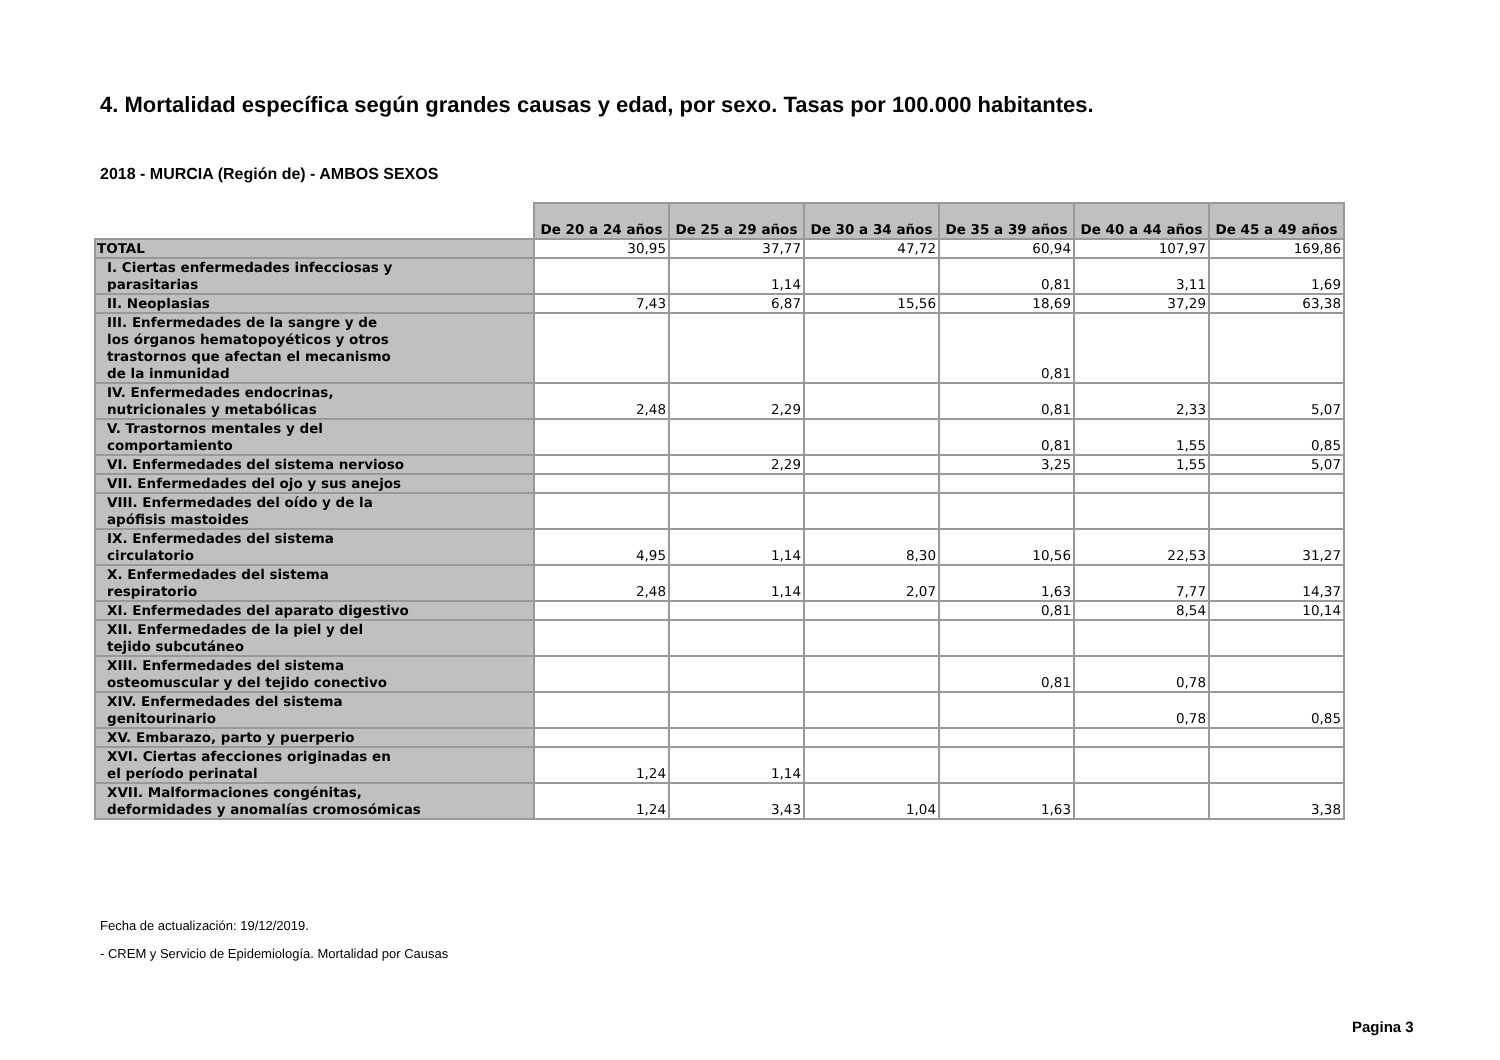4. Mortalidad específica según grandes causas y edad, por sexo. Tasas por 100.000 habitantes.
2018 - MURCIA (Región de) - AMBOS SEXOS
| | De 20 a 24 años | De 25 a 29 años | De 30 a 34 años | De 35 a 39 años | De 40 a 44 años | De 45 a 49 años |
| --- | --- | --- | --- | --- | --- | --- |
| TOTAL | 30,95 | 37,77 | 47,72 | 60,94 | 107,97 | 169,86 |
| I. Ciertas enfermedades infecciosas y parasitarias | | 1,14 | | 0,81 | 3,11 | 1,69 |
| II. Neoplasias | 7,43 | 6,87 | 15,56 | 18,69 | 37,29 | 63,38 |
| III. Enfermedades de la sangre y de los órganos hematopoyéticos y otros trastornos que afectan el mecanismo de la inmunidad | | | | 0,81 | | |
| IV. Enfermedades endocrinas, nutricionales y metabólicas | 2,48 | 2,29 | | 0,81 | 2,33 | 5,07 |
| V. Trastornos mentales y del comportamiento | | | | 0,81 | 1,55 | 0,85 |
| VI. Enfermedades del sistema nervioso | | 2,29 | | 3,25 | 1,55 | 5,07 |
| VII. Enfermedades del ojo y sus anejos | | | | | | |
| VIII. Enfermedades del oído y de la apófisis mastoides | | | | | | |
| IX. Enfermedades del sistema circulatorio | 4,95 | 1,14 | 8,30 | 10,56 | 22,53 | 31,27 |
| X. Enfermedades del sistema respiratorio | 2,48 | 1,14 | 2,07 | 1,63 | 7,77 | 14,37 |
| XI. Enfermedades del aparato digestivo | | | | 0,81 | 8,54 | 10,14 |
| XII. Enfermedades de la piel y del tejido subcutáneo | | | | | | |
| XIII. Enfermedades del sistema osteomuscular y del tejido conectivo | | | | 0,81 | 0,78 | |
| XIV. Enfermedades del sistema genitourinario | | | | | 0,78 | 0,85 |
| XV. Embarazo, parto y puerperio | | | | | | |
| XVI. Ciertas afecciones originadas en el período perinatal | 1,24 | 1,14 | | | | |
| XVII. Malformaciones congénitas, deformidades y anomalías cromosómicas | 1,24 | 3,43 | 1,04 | 1,63 | | 3,38 |
Fecha de actualización: 19/12/2019.
- CREM y Servicio de Epidemiología. Mortalidad por Causas
Pagina 3